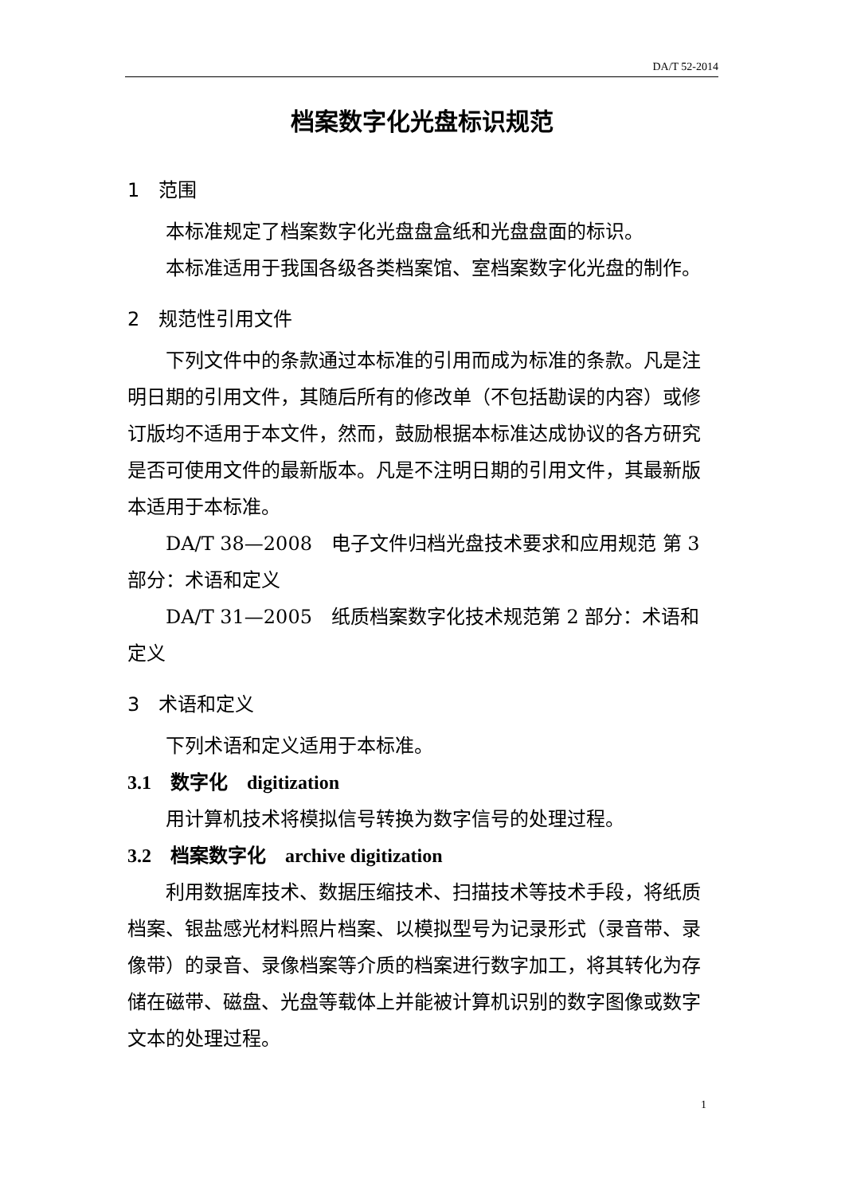DA/T 52-2014
档案数字化光盘标识规范
1　范围
本标准规定了档案数字化光盘盘盒纸和光盘盘面的标识。
本标准适用于我国各级各类档案馆、室档案数字化光盘的制作。
2　规范性引用文件
下列文件中的条款通过本标准的引用而成为标准的条款。凡是注明日期的引用文件，其随后所有的修改单（不包括勘误的内容）或修订版均不适用于本文件，然而，鼓励根据本标准达成协议的各方研究是否可使用文件的最新版本。凡是不注明日期的引用文件，其最新版本适用于本标准。
DA/T 38—2008　电子文件归档光盘技术要求和应用规范 第 3 部分：术语和定义
DA/T 31—2005　纸质档案数字化技术规范第 2 部分：术语和定义
3　术语和定义
下列术语和定义适用于本标准。
3.1　数字化　digitization
用计算机技术将模拟信号转换为数字信号的处理过程。
3.2　档案数字化　archive digitization
利用数据库技术、数据压缩技术、扫描技术等技术手段，将纸质档案、银盐感光材料照片档案、以模拟型号为记录形式（录音带、录像带）的录音、录像档案等介质的档案进行数字加工，将其转化为存储在磁带、磁盘、光盘等载体上并能被计算机识别的数字图像或数字文本的处理过程。
1